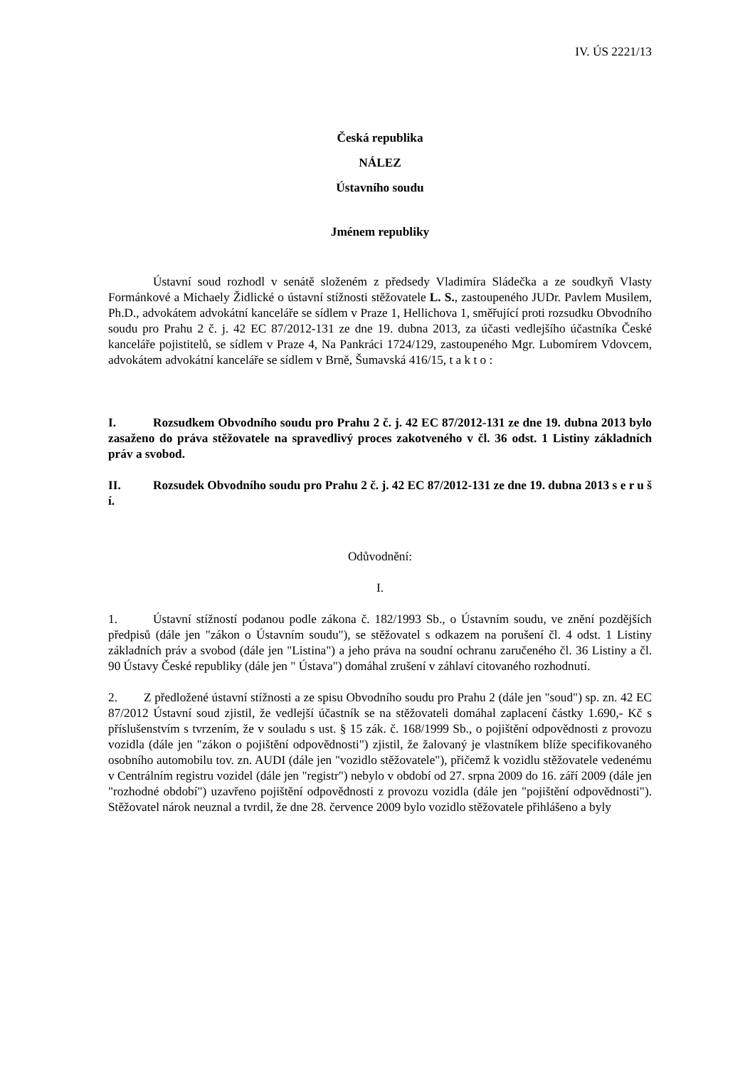IV. ÚS 2221/13
Česká republika
NÁLEZ
Ústavního soudu
Jménem republiky
Ústavní soud rozhodl v senátě složeném z předsedy Vladimíra Sládečka a ze soudkyň Vlasty Formánkové a Michaely Židlické o ústavní stížnosti stěžovatele L. S., zastoupeného JUDr. Pavlem Musilem, Ph.D., advokátem advokátní kanceláře se sídlem v Praze 1, Hellichova 1, směřující proti rozsudku Obvodního soudu pro Prahu 2 č. j. 42 EC 87/2012-131 ze dne 19. dubna 2013, za účasti vedlejšího účastníka České kanceláře pojistitelů, se sídlem v Praze 4, Na Pankráci 1724/129, zastoupeného Mgr. Lubomírem Vdovcem, advokátem advokátní kanceláře se sídlem v Brně, Šumavská 416/15, t a k t o :
I. Rozsudkem Obvodního soudu pro Prahu 2 č. j. 42 EC 87/2012-131 ze dne 19. dubna 2013 bylo zasaženo do práva stěžovatele na spravedlivý proces zakotveného v čl. 36 odst. 1 Listiny základních práv a svobod.
II. Rozsudek Obvodního soudu pro Prahu 2 č. j. 42 EC 87/2012-131 ze dne 19. dubna 2013 s e r u š í.
Odůvodnění:
I.
1. Ústavní stížností podanou podle zákona č. 182/1993 Sb., o Ústavním soudu, ve znění pozdějších předpisů (dále jen "zákon o Ústavním soudu"), se stěžovatel s odkazem na porušení čl. 4 odst. 1 Listiny základních práv a svobod (dále jen "Listina") a jeho práva na soudní ochranu zaručeného čl. 36 Listiny a čl. 90 Ústavy České republiky (dále jen " Ústava") domáhal zrušení v záhlaví citovaného rozhodnutí.
2. Z předložené ústavní stížnosti a ze spisu Obvodního soudu pro Prahu 2 (dále jen "soud") sp. zn. 42 EC 87/2012 Ústavní soud zjistil, že vedlejší účastník se na stěžovateli domáhal zaplacení částky 1.690,- Kč s příslušenstvím s tvrzením, že v souladu s ust. § 15 zák. č. 168/1999 Sb., o pojištění odpovědnosti z provozu vozidla (dále jen "zákon o pojištění odpovědnosti") zjistil, že žalovaný je vlastníkem blíže specifikovaného osobního automobilu tov. zn. AUDI (dále jen "vozidlo stěžovatele"), přičemž k vozidlu stěžovatele vedenému v Centrálním registru vozidel (dále jen "registr") nebylo v období od 27. srpna 2009 do 16. září 2009 (dále jen "rozhodné období") uzavřeno pojištění odpovědnosti z provozu vozidla (dále jen "pojištění odpovědnosti"). Stěžovatel nárok neuznal a tvrdil, že dne 28. července 2009 bylo vozidlo stěžovatele přihlášeno a byly